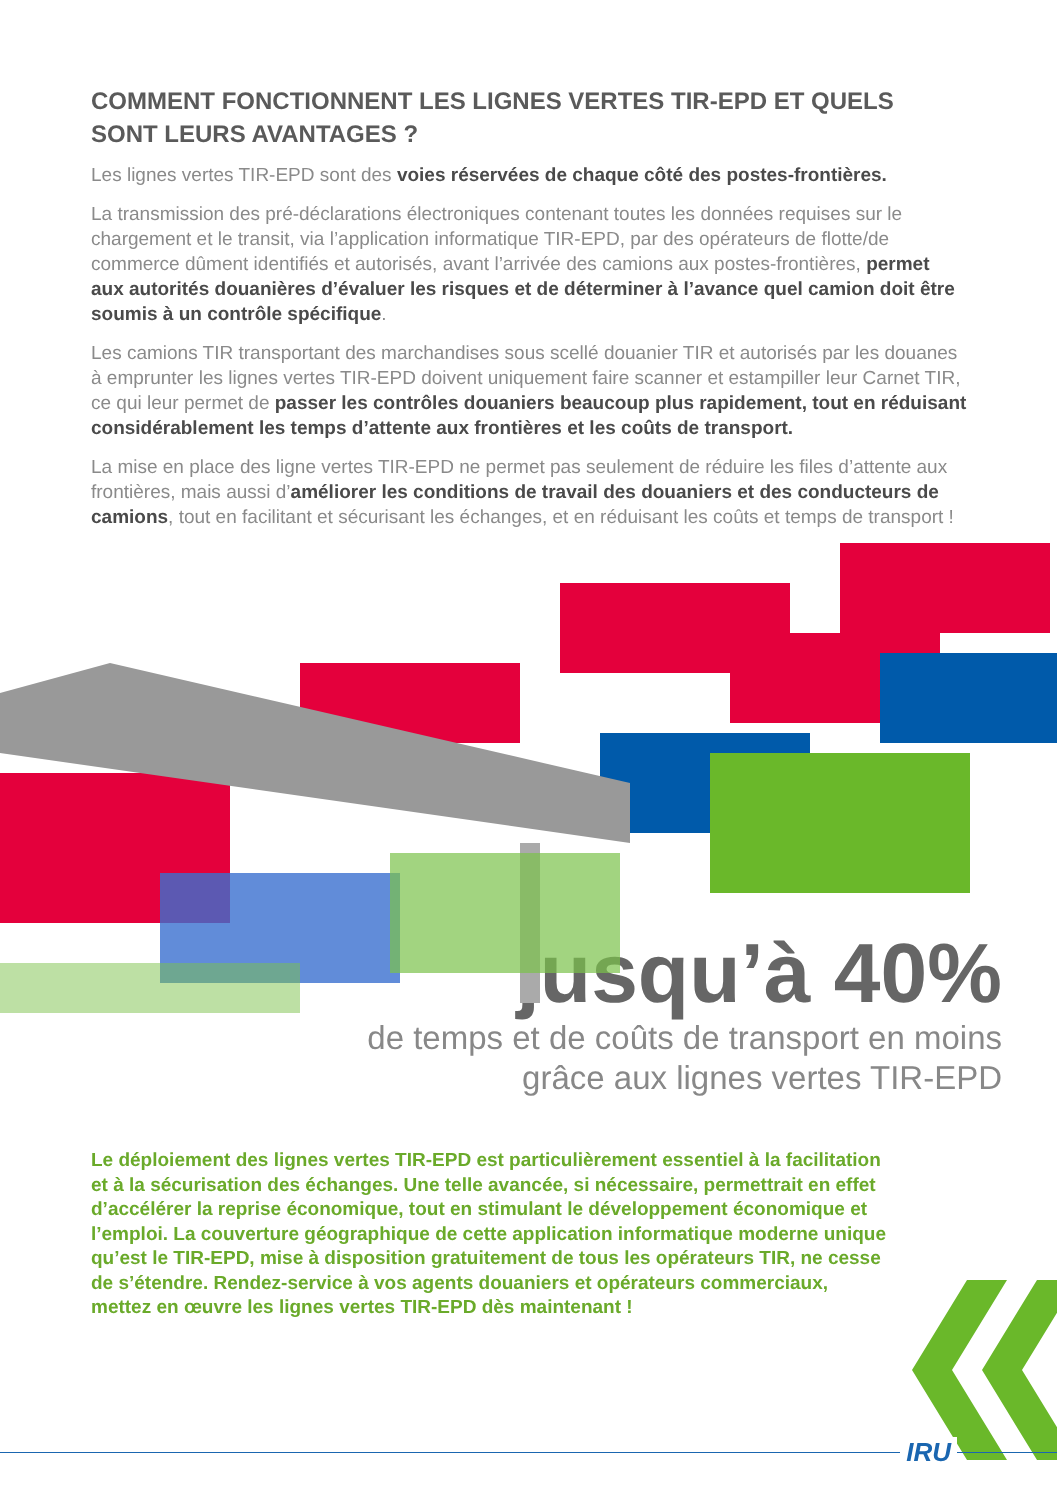COMMENT FONCTIONNENT LES LIGNES VERTES TIR-EPD ET QUELS SONT LEURS AVANTAGES ?
Les lignes vertes TIR-EPD sont des voies réservées de chaque côté des postes-frontières.
La transmission des pré-déclarations électroniques contenant toutes les données requises sur le chargement et le transit, via l’application informatique TIR-EPD, par des opérateurs de flotte/de commerce dûment identifiés et autorisés, avant l’arrivée des camions aux postes-frontières, permet aux autorités douanières d’évaluer les risques et de déterminer à l’avance quel camion doit être soumis à un contrôle spécifique.
Les camions TIR transportant des marchandises sous scellé douanier TIR et autorisés par les douanes à emprunter les lignes vertes TIR-EPD doivent uniquement faire scanner et estampiller leur Carnet TIR, ce qui leur permet de passer les contrôles douaniers beaucoup plus rapidement, tout en réduisant considérablement les temps d’attente aux frontières et les coûts de transport.
La mise en place des ligne vertes TIR-EPD ne permet pas seulement de réduire les files d’attente aux frontières, mais aussi d’améliorer les conditions de travail des douaniers et des conducteurs de camions, tout en facilitant et sécurisant les échanges, et en réduisant les coûts et temps de transport !
jusqu’à 40%
de temps et de coûts de transport en moins
grâce aux lignes vertes TIR-EPD
Le déploiement des lignes vertes TIR-EPD est particulièrement essentiel à la facilitation et à la sécurisation des échanges. Une telle avancée, si nécessaire, permettrait en effet d’accélérer la reprise économique, tout en stimulant le développement économique et l’emploi. La couverture géographique de cette application informatique moderne unique qu’est le TIR-EPD, mise à disposition gratuitement de tous les opérateurs TIR, ne cesse de s’étendre. Rendez-service à vos agents douaniers et opérateurs commerciaux, mettez en œuvre les lignes vertes TIR-EPD dès maintenant !
IRU